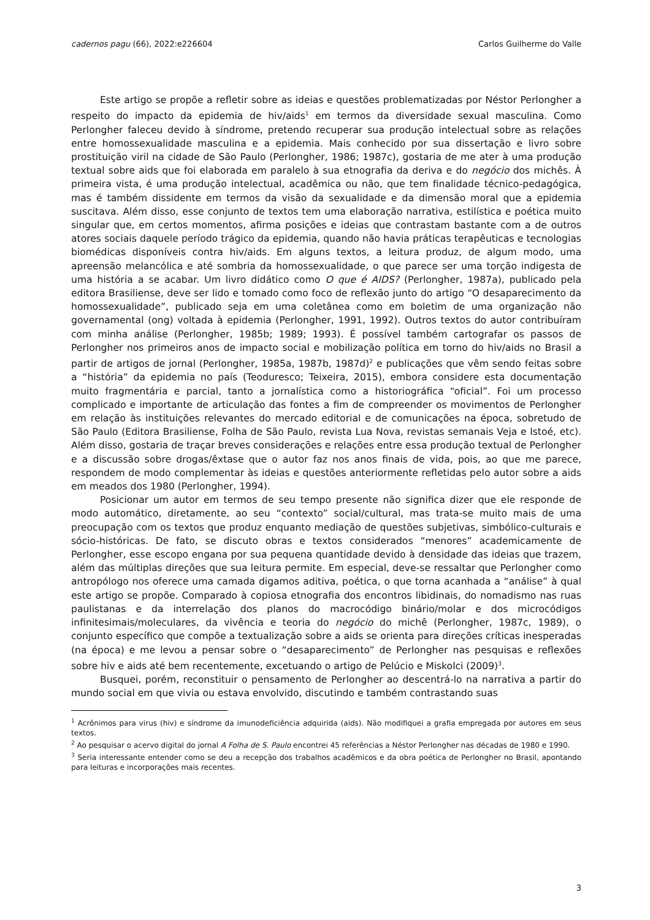cadernos pagu (66), 2022:e226604 Carlos Guilherme do Valle
Este artigo se propõe a refletir sobre as ideias e questões problematizadas por Néstor Perlongher a respeito do impacto da epidemia de hiv/aids<sup>1</sup> em termos da diversidade sexual masculina. Como Perlongher faleceu devido à síndrome, pretendo recuperar sua produção intelectual sobre as relações entre homossexualidade masculina e a epidemia. Mais conhecido por sua dissertação e livro sobre prostituição viril na cidade de São Paulo (Perlongher, 1986; 1987c), gostaria de me ater à uma produção textual sobre aids que foi elaborada em paralelo à sua etnografia da deriva e do negócio dos michês. À primeira vista, é uma produção intelectual, acadêmica ou não, que tem finalidade técnico-pedagógica, mas é também dissidente em termos da visão da sexualidade e da dimensão moral que a epidemia suscitava. Além disso, esse conjunto de textos tem uma elaboração narrativa, estilística e poética muito singular que, em certos momentos, afirma posições e ideias que contrastam bastante com a de outros atores sociais daquele período trágico da epidemia, quando não havia práticas terapêuticas e tecnologias biomédicas disponíveis contra hiv/aids. Em alguns textos, a leitura produz, de algum modo, uma apreensão melancólica e até sombria da homossexualidade, o que parece ser uma torção indigesta de uma história a se acabar. Um livro didático como O que é AIDS? (Perlongher, 1987a), publicado pela editora Brasiliense, deve ser lido e tomado como foco de reflexão junto do artigo “O desaparecimento da homossexualidade”, publicado seja em uma coletânea como em boletim de uma organização não governamental (ong) voltada à epidemia (Perlongher, 1991, 1992). Outros textos do autor contribuíram com minha análise (Perlongher, 1985b; 1989; 1993). É possível também cartografar os passos de Perlongher nos primeiros anos de impacto social e mobilização política em torno do hiv/aids no Brasil a partir de artigos de jornal (Perlongher, 1985a, 1987b, 1987d)<sup>2</sup> e publicações que vêm sendo feitas sobre a “história” da epidemia no país (Teoduresco; Teixeira, 2015), embora considere esta documentação muito fragmentária e parcial, tanto a jornalística como a historiográfica “oficial”. Foi um processo complicado e importante de articulação das fontes a fim de compreender os movimentos de Perlongher em relação às instituições relevantes do mercado editorial e de comunicações na época, sobretudo de São Paulo (Editora Brasiliense, Folha de São Paulo, revista Lua Nova, revistas semanais Veja e Istoé, etc). Além disso, gostaria de traçar breves considerações e relações entre essa produção textual de Perlongher e a discussão sobre drogas/êxtase que o autor faz nos anos finais de vida, pois, ao que me parece, respondem de modo complementar às ideias e questões anteriormente refletidas pelo autor sobre a aids em meados dos 1980 (Perlongher, 1994).
Posicionar um autor em termos de seu tempo presente não significa dizer que ele responde de modo automático, diretamente, ao seu “contexto” social/cultural, mas trata-se muito mais de uma preocupação com os textos que produz enquanto mediação de questões subjetivas, simbólico-culturais e sócio-históricas. De fato, se discuto obras e textos considerados “menores” academicamente de Perlongher, esse escopo engana por sua pequena quantidade devido à densidade das ideias que trazem, além das múltiplas direções que sua leitura permite. Em especial, deve-se ressaltar que Perlongher como antropólogo nos oferece uma camada digamos aditiva, poética, o que torna acanhada a “análise” à qual este artigo se propõe. Comparado à copiosa etnografia dos encontros libidinais, do nomadismo nas ruas paulistanas e da interrelação dos planos do macrocódigo binário/molar e dos microcódigos infinitesimais/moleculares, da vivência e teoria do negócio do michê (Perlongher, 1987c, 1989), o conjunto específico que compõe a textualização sobre a aids se orienta para direções críticas inesperadas (na época) e me levou a pensar sobre o “desaparecimento” de Perlongher nas pesquisas e reflexões sobre hiv e aids até bem recentemente, excetuando o artigo de Pelúcio e Miskolci (2009)<sup>3</sup>.
Busquei, porém, reconstituir o pensamento de Perlongher ao descentrá-lo na narrativa a partir do mundo social em que vivia ou estava envolvido, discutindo e também contrastando suas
<sup>1</sup> Acrônimos para virus (hiv) e síndrome da imunodeficiência adquirida (aids). Não modifiquei a grafia empregada por autores em seus textos.
<sup>2</sup> Ao pesquisar o acervo digital do jornal A Folha de S. Paulo encontrei 45 referências a Néstor Perlongher nas décadas de 1980 e 1990.
<sup>3</sup> Seria interessante entender como se deu a recepção dos trabalhos acadêmicos e da obra poética de Perlongher no Brasil, apontando para leituras e incorporações mais recentes.
3